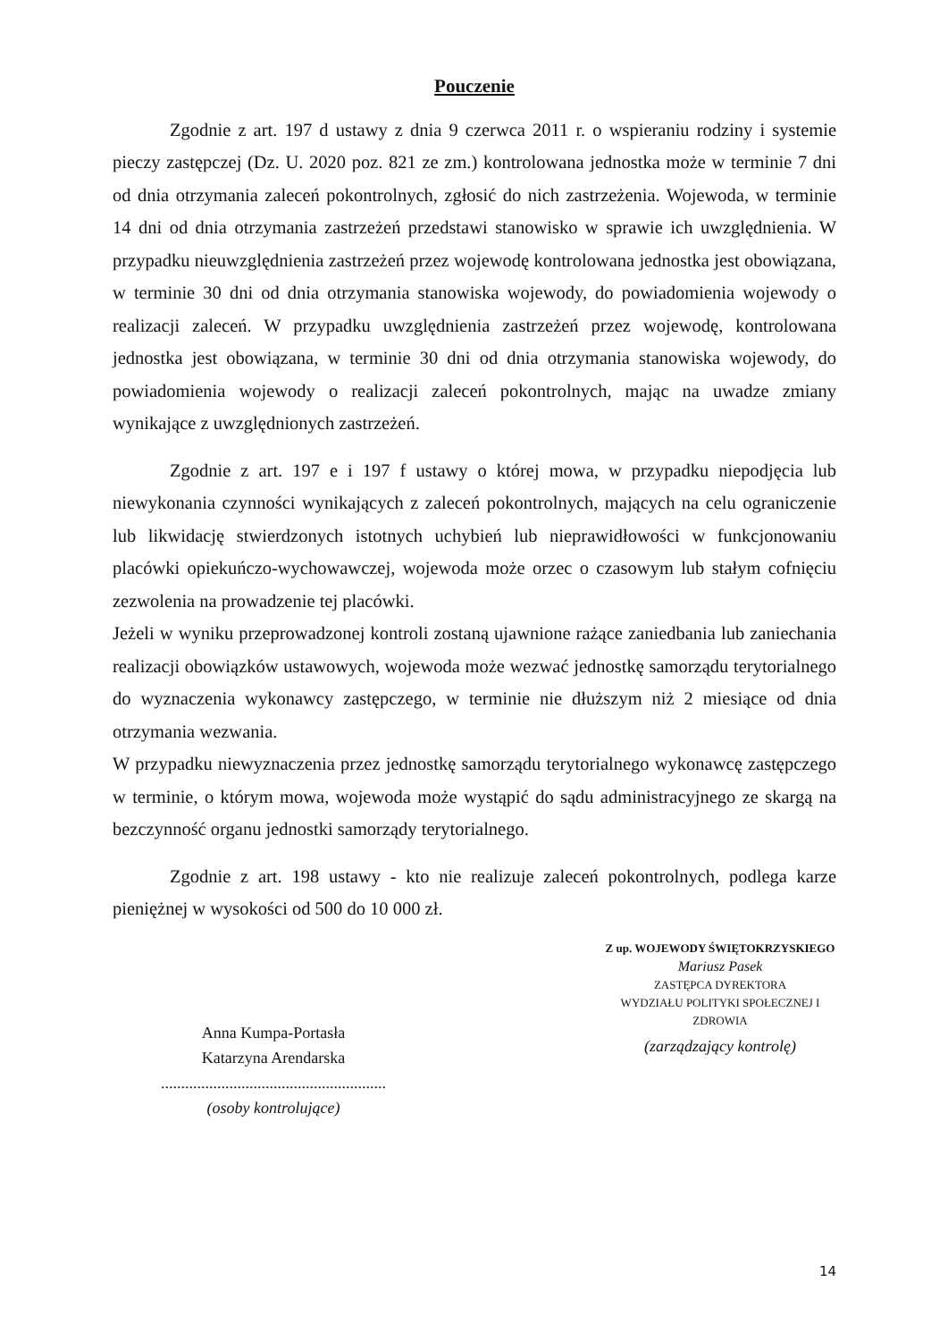Pouczenie
Zgodnie z art. 197 d ustawy z dnia 9 czerwca 2011 r. o wspieraniu rodziny i systemie pieczy zastępczej (Dz. U. 2020 poz. 821 ze zm.) kontrolowana jednostka może w terminie 7 dni od dnia otrzymania zaleceń pokontrolnych, zgłosić do nich zastrzeżenia. Wojewoda, w terminie 14 dni od dnia otrzymania zastrzeżeń przedstawi stanowisko w sprawie ich uwzględnienia. W przypadku nieuwzględnienia zastrzeżeń przez wojewodę kontrolowana jednostka jest obowiązana, w terminie 30 dni od dnia otrzymania stanowiska wojewody, do powiadomienia wojewody o realizacji zaleceń. W przypadku uwzględnienia zastrzeżeń przez wojewodę, kontrolowana jednostka jest obowiązana, w terminie 30 dni od dnia otrzymania stanowiska wojewody, do powiadomienia wojewody o realizacji zaleceń pokontrolnych, mając na uwadze zmiany wynikające z uwzględnionych zastrzeżeń.
Zgodnie z art. 197 e i 197 f ustawy o której mowa, w przypadku niepodjęcia lub niewykonania czynności wynikających z zaleceń pokontrolnych, mających na celu ograniczenie lub likwidację stwierdzonych istotnych uchybień lub nieprawidłowości w funkcjonowaniu placówki opiekuńczo-wychowawczej, wojewoda może orzec o czasowym lub stałym cofnięciu zezwolenia na prowadzenie tej placówki.
Jeżeli w wyniku przeprowadzonej kontroli zostaną ujawnione rażące zaniedbania lub zaniechania realizacji obowiązków ustawowych, wojewoda może wezwać jednostkę samorządu terytorialnego do wyznaczenia wykonawcy zastępczego, w terminie nie dłuższym niż 2 miesiące od dnia otrzymania wezwania.
W przypadku niewyznaczenia przez jednostkę samorządu terytorialnego wykonawcę zastępczego w terminie, o którym mowa, wojewoda może wystąpić do sądu administracyjnego ze skargą na bezczynność organu jednostki samorządy terytorialnego.
Zgodnie z art. 198 ustawy - kto nie realizuje zaleceń pokontrolnych, podlega karze pieniężnej w wysokości od 500 do 10 000 zł.
Anna Kumpa-Portasła
Katarzyna Arendarska
........................................................
(osoby kontrolujące)
Z up. WOJEWODY ŚWIĘTOKRZYSKIEGO
Mariusz Pasek
ZASTĘPCA DYREKTORA
WYDZIAŁU POLITYKI SPOŁECZNEJ I ZDROWIA
(zarządzający kontrolę)
14